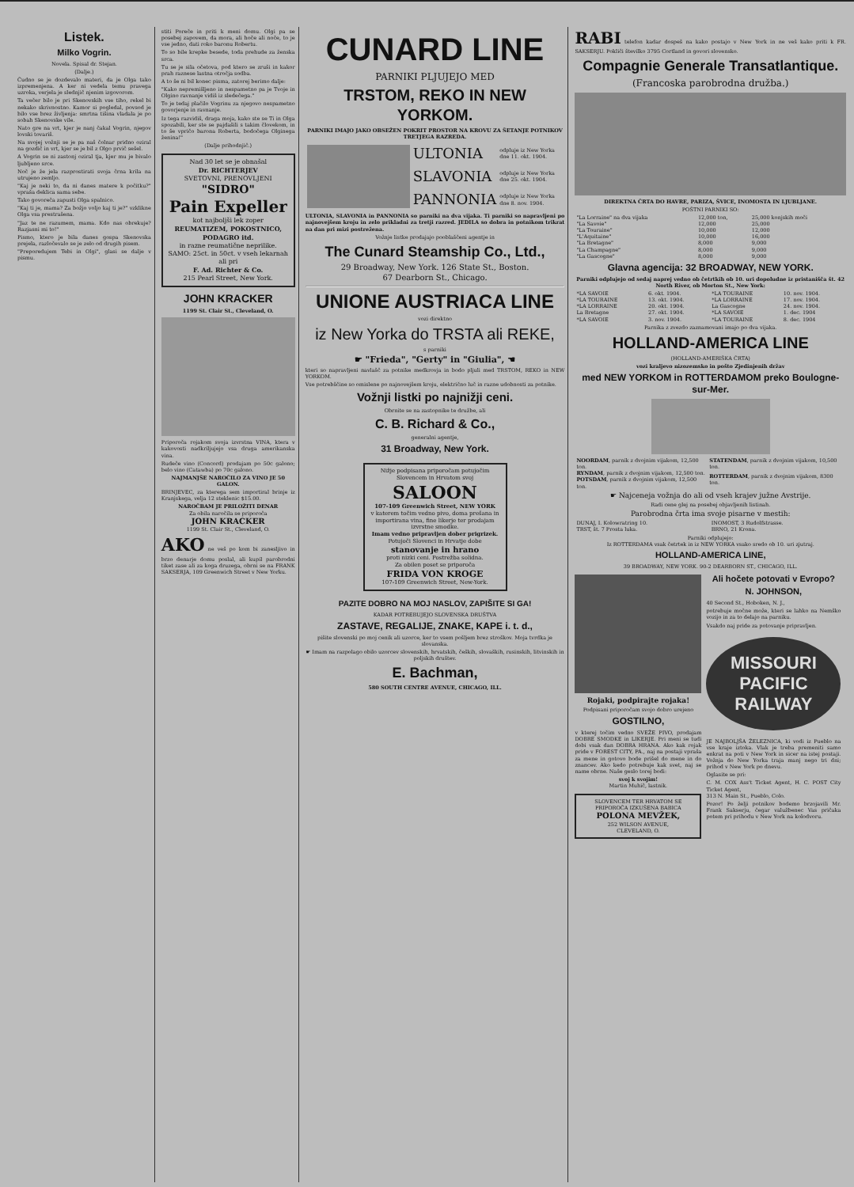Listek.
Milko Vogrin.
Novela. Spisal dr. Stejan.
(Dalje.)
Čudno se je dozdevalo materi, da je Olga tako izpremenjena. A ker ni vedela temu pravega uzroka, verjela je slednjič njenim izgovorom.
Ta večer bilo je pri Skenovskih vse tiho, rekel bi nekako skrivnostno. Kamor si pogledal, povsod je bilo vse brez življenja: smrtna tišina vladala je po sobah Skenovske vile.
Nato gre na vrt, kjer je nanj čakal Vogrin, njegov lovski tovariš.
Na svojej vožnji se je pa naš čolnar pridno oziral na gozdič in vrt, kjer se je bil z Olgo prvič sešel.
A Vogrin se ni zastonj oziral tja, kjer mu je bivalo ljubljeno srce.
Noč je že jela razprostirati svoja črna krila na utrujeno zemljo.
"Kaj je neki to, da ni danes matere k počitku?" vpraša deklica sama sebe.
Tako govoreča zapusti Olga spalnico.
"Kaj ti je, mama? Za božjo voljo kaj ti je?" vzklikne Olga vsa prestrašena.
"Jaz te ne razumem, mama. Kdo nas obrekuje? Razjasni mi to!"
Pismo, ktero je bila danes gospa Skenovska prejela, razločevalo se je zelo od drugih pisem.
"Preporedujem Tebi in Olgi", glasi se dalje v pismu.
stiti Poreče in priti k meni domu. Olgi pa se posebej zapovem, da mora, ali hoče ali noče, to je vse jedno, dati roko baronu Robertu.
To so bile krepke besede, toda prehude za ženska srca.
Tu se je sila očetova, pod ktero se zruši in kakor prah raznese lastna otročja sodba.
A to še ni bil konec pisma, zatorej berimo dalje:
"Kako nepremišljeno in nespametno pa je Tvoje in Olgino ravnanje vidiš iz sledečega."
To je tedaj plačilo Vogrinu za njegovo nespametno govorjenje in ravnanje.
Iz tega razvidiš, draga moja, kako ste se Ti in Olga spozabili, ker ste se pajdašili s takim človekom, in to še vpričo barona Roberta, bodočega Olginega ženina!"
(Dalje prihodnjič.)
Nad 30 let se je obnašal
Dr. RICHTERJEV
SVETOVNI, PRENOVLJENI
"SIDRO"
Pain Expeller
kot najboljši lek zoper
REUMATIZEM, POKOSTNICO, PODAGRO itd.
in razne reumatične neprilike.
SAMO: 25ct. in 50ct. v vseh lekarnah ali pri
F. Ad. Richter & Co.
215 Pearl Street, New York.
JOHN KRACKER
1199 St. Clair St., Cleveland, O.
Priporoča rojakom svoja izvrstna VINA, ktera v kakovosti nadkriljujejo vsa druga amerikanska vina.
Rudeče vino (Concord) prodajam po 50c galono; belo vino (Catawba) po 70c galono.
NAJMANJŠE NAROČILO ZA VINO JE 50 GALON.
BRINJEVEC, za kterega sem importiral brinje iz Kranjskega, velja 12 steklenic $15.00.
NAROČBAM JE PRILOŽITI DENAR
Za obila naročila se priporoča
JOHN KRACKER
1199 St. Clair St., Cleveland, O.
AKO ne veš po kom bi zanesljivo in brzo denarje domu poslal, ali kupil parobrodni tiket zase ali za koga druzega, obrni se na FRANK SAKSERJA, 109 Greenwich Street v New Yorku.
CUNARD LINE
PARNIKI PLJUJEJO MED
TRSTOM, REKO IN NEW YORKOM.
PARNIKI IMAJO JAKO OBSEŽEN POKRIT PROSTOR NA KROVU ZA ŠETANJE POTNIKOV TRETJEGA RAZREDA.
| | ULTONIA | odpluje iz New Yorka dne 11. okt. 1904. |
| | SLAVONIA | odpluje iz New Yorka dne 25. okt. 1904. |
| | PANNONIA | odpluje iz New Yorka dne 8. nov. 1904. |
ULTONIA, SLAVONIA in PANNONIA so parniki na dva vijaka. Ti parniki so napravljeni po najnovejšem kroju in zelo prikladni za tretji razred. JEDILA so dobra in potnikom trikrat na dan pri mizi postrežena.
Vožnje listke prodajajo pooblaščeni agentje in
The Cunard Steamship Co., Ltd.,
29 Broadway, New York. 126 State St., Boston.
67 Dearborn St., Chicago.
UNIONE AUSTRIACA LINE
vozi direktno
iz New Yorka do TRSTA ali REKE,
s parniki
☛ "Frieda", "Gerty" in "Giulia", ☚
kteri so napravljeni navlašč za potnike medkrovja in bodo pljuli med TRSTOM, REKO in NEW YORKOM.
Vse potrebščine so omislene po najnovejšem kroju, električno luč in razne udobnosti za potnike.
Vožnji listki po najnižji ceni.
Obrnite se na zastopnike te družbe, ali
C. B. Richard & Co.,
generalni agentje,
31 Broadway, New York.
Nižje podpisana priporočam potujočim Slovencem in Hrvatom svoj
SALOON
107-109 Greenwich Street, NEW YORK
v katerem točim vedno pivo, doma prešana in importirana vina, fine likerje ter prodajam izvrstne smodke.
Imam vedno pripravljen dober prigrizek.
Potujoči Slovenci in Hrvatje dobe
stanovanje in hrano
proti nizki ceni. Postrežba solidna.
Za obilen poset se priporoča
FRIDA VON KROGE
107-109 Greenwich Street, New-York.
PAZITE DOBRO NA MOJ NASLOV, ZAPIŠITE SI GA!
KADAR POTREBUJEJO SLOVENSKA DRUŠTVA
ZASTAVE, REGALIJE, ZNAKE, KAPE i. t. d.,
pišite slovenski po moj cenik ali uzorce, ker to vsem pošljem brez stroškov. Moja tvrdka je slovanska.
☛ Imam na razpolago obilo uzorcev slovenskih, hrvatskih, čeških, slovaških, rusinskih, litvinskih in poljskih društev.
E. Bachman,
580 SOUTH CENTRE AVENUE, CHICAGO, ILL.
RABI telefon kadar dospeš na kako postajo v New York in ne veš kako priti k FR. SAKSERJU. Pokliči številko 3795 Cortland in govori slovensko.
Compagnie Generale Transatlantique.
(Francoska parobrodna družba.)
DIREKTNA ČRTA DO HAVRE, PARIZA, ŠVICE, INOMOSTA IN LJUBLJANE.
POŠTNI PARNIKI SO:
| "La Lorraine" na dva vijaka | 12,000 ton, | 25,000 konjskih moči |
| "La Savoie" | 12,000 | 25,000 |
| "La Touraine" | 10,000 | 12,000 |
| "L'Aquitaine" | 10,000 | 16,000 |
| "La Bretagne" | 8,000 | 9,000 |
| "La Champagne" | 8,000 | 9,000 |
| "La Gascogne" | 8,000 | 9,000 |
Glavna agencija: 32 BROADWAY, NEW YORK.
Parniki odplujejo od sedaj naprej vedno ob četrtkih ob 10. uri dopoludne iz pristanišča št. 42 North River, ob Morton St., New York:
| *LA SAVOIE | 6. okt. 1904. | *LA TOURAINE | 10. nov. 1904. |
| *LA TOURAINE | 13. okt. 1904. | *LA LORRAINE | 17. nov. 1904. |
| *LA LORRAINE | 20. okt. 1904. | La Gascogne | 24. nov. 1904. |
| La Bretagne | 27. okt. 1904. | *LA SAVOIE | 1. dec. 1904 |
| *LA SAVOIE | 3. nov. 1904. | *LA TOURAINE | 8. dec. 1904 |
Parnika z zvezdo zaznamovani imajo po dva vijaka.
HOLLAND-AMERICA LINE
(HOLLAND-AMERIŠKA ČRTA)
vozi kraljevo nizozemsko in pošto Zjedinjenih držav
med NEW YORKOM in ROTTERDAMOM preko Boulogne-sur-Mer.
| NOORDAM , parnik z dvojnim vijakom, 12,500 ton. | STATENDAM , parnik z dvojnim vijakom, 10,500 ton. |
| RYNDAM , parnik z dvojnim vijakom, 12,500 ton. | ROTTERDAM , parnik z dvojnim vijakom, 8300 ton. |
| POTSDAM , parnik z dvojnim vijakom, 12,500 ton. | |
☛ Najceneja vožnja do ali od vseh krajev južne Avstrije.
Radi cene glej na posebej objavljenih listinah.
Parobrodna črta ima svoje pisarne v mestih:
| DUNAJ, I. Kolowratring 10. | INOMOST, 3 Rudolfstrasse. |
| TRST, št. 7 Prosta luka. | BRNO, 21 Krona. |
Parniki odplujejo:
Iz ROTTERDAMA vsak četrtek in iz NEW YORKA vsako sredo ob 10. uri zjutraj.
HOLLAND-AMERICA LINE,
39 BROADWAY, NEW YORK. 90-2 DEARBORN ST., CHICAGO, ILL.
Rojaki, podpirajte rojaka!
Podpisani priporočam svojo dobro urejeno
GOSTILNO,
v kterej točim vedno SVEŽE PIVO, prodajam DOBRE SMODKE in LIKERJE. Pri meni se tudi dobi vsak dan DOBRA HRANA. Ako kak rojak pride v FOREST CITY, PA., naj na postaji vpraša za mene in gotovo bode prišel do mene in do znancev. Ako kedo potrebuje kak svet, naj se name obrne. Naše geslo torej bodi:
svoj k svojim!
Martin Muhič, lastnik.
SLOVENCEM TER HRVATOM SE PRIPOROČA IZKUŠENA BABICA
POLONA MEVŽEK,
252 WILSON AVENUE,
CLEVELAND, O.
Ali hočete potovati v Evropo?
N. JOHNSON,
40 Second St., Hoboken, N. J.,
potrebuje močne može, kteri se lahko na Nemško vozijo in za to delajo na parniku.
Vsakdo naj pride za potovanje pripravljen.
MISSOURI PACIFIC RAILWAY
JE NAJBOLJŠA ŽELEZNICA, ki vodi iz Pueblo na vse kraje iztoka. Vlak je treba premeniti samo enkrat na poti v New York in sicer na istej postaji. Vožnja do New Yorka traja manj nego tri dni; prihod v New York po dnevu.
Oglasite se pri:
C. M. COX Ass't Ticket Agent, H. C. POST City Ticket Agent,
313 N. Main St., Pueblo, Colo.
Pozor! Po želji potnikov bodemo brzojavili Mr. Frank Sakserju, čegar valužbenec Vas pričaka potem pri prihodu v New York na kolodvoru.